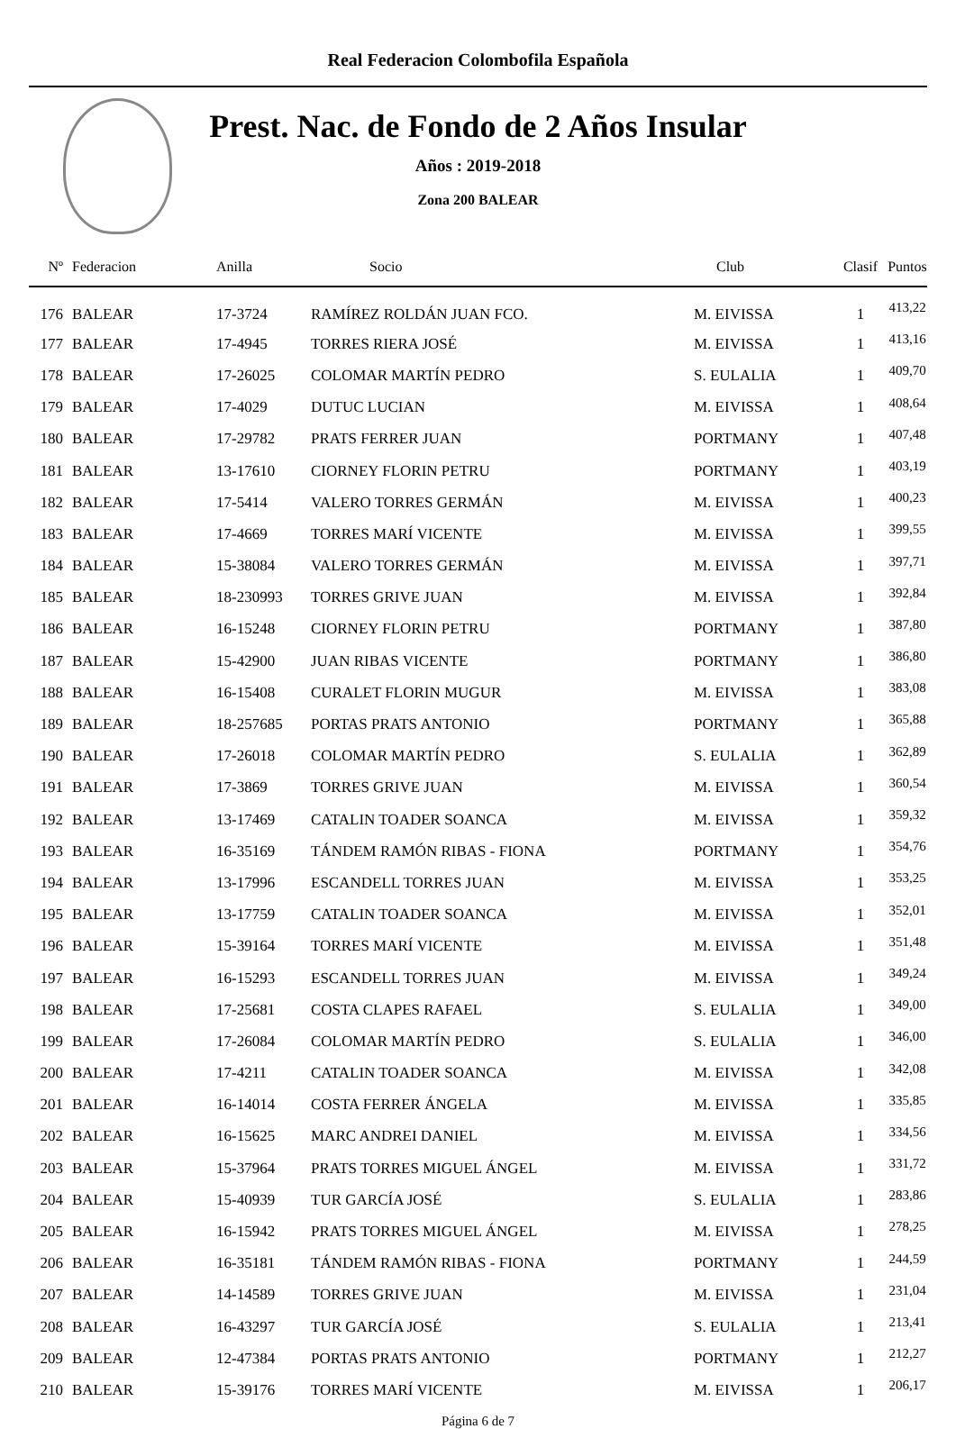Real Federacion Colombofila Española
Prest. Nac. de Fondo de 2 Años Insular
Años : 2019-2018
Zona 200 BALEAR
| Nº | Federacion | Anilla | Socio | Club | Clasif | Puntos |
| --- | --- | --- | --- | --- | --- | --- |
| 176 | BALEAR | 17-3724 | RAMÍREZ ROLDÁN JUAN FCO. | M. EIVISSA | 1 | 413,22 |
| 177 | BALEAR | 17-4945 | TORRES RIERA JOSÉ | M. EIVISSA | 1 | 413,16 |
| 178 | BALEAR | 17-26025 | COLOMAR MARTÍN PEDRO | S. EULALIA | 1 | 409,70 |
| 179 | BALEAR | 17-4029 | DUTUC LUCIAN | M. EIVISSA | 1 | 408,64 |
| 180 | BALEAR | 17-29782 | PRATS FERRER JUAN | PORTMANY | 1 | 407,48 |
| 181 | BALEAR | 13-17610 | CIORNEY FLORIN PETRU | PORTMANY | 1 | 403,19 |
| 182 | BALEAR | 17-5414 | VALERO TORRES GERMÁN | M. EIVISSA | 1 | 400,23 |
| 183 | BALEAR | 17-4669 | TORRES MARÍ VICENTE | M. EIVISSA | 1 | 399,55 |
| 184 | BALEAR | 15-38084 | VALERO TORRES GERMÁN | M. EIVISSA | 1 | 397,71 |
| 185 | BALEAR | 18-230993 | TORRES GRIVE JUAN | M. EIVISSA | 1 | 392,84 |
| 186 | BALEAR | 16-15248 | CIORNEY FLORIN PETRU | PORTMANY | 1 | 387,80 |
| 187 | BALEAR | 15-42900 | JUAN RIBAS VICENTE | PORTMANY | 1 | 386,80 |
| 188 | BALEAR | 16-15408 | CURALET FLORIN MUGUR | M. EIVISSA | 1 | 383,08 |
| 189 | BALEAR | 18-257685 | PORTAS PRATS ANTONIO | PORTMANY | 1 | 365,88 |
| 190 | BALEAR | 17-26018 | COLOMAR MARTÍN PEDRO | S. EULALIA | 1 | 362,89 |
| 191 | BALEAR | 17-3869 | TORRES GRIVE JUAN | M. EIVISSA | 1 | 360,54 |
| 192 | BALEAR | 13-17469 | CATALIN TOADER SOANCA | M. EIVISSA | 1 | 359,32 |
| 193 | BALEAR | 16-35169 | TÁNDEM RAMÓN RIBAS - FIONA | PORTMANY | 1 | 354,76 |
| 194 | BALEAR | 13-17996 | ESCANDELL TORRES JUAN | M. EIVISSA | 1 | 353,25 |
| 195 | BALEAR | 13-17759 | CATALIN TOADER SOANCA | M. EIVISSA | 1 | 352,01 |
| 196 | BALEAR | 15-39164 | TORRES MARÍ VICENTE | M. EIVISSA | 1 | 351,48 |
| 197 | BALEAR | 16-15293 | ESCANDELL TORRES JUAN | M. EIVISSA | 1 | 349,24 |
| 198 | BALEAR | 17-25681 | COSTA CLAPES RAFAEL | S. EULALIA | 1 | 349,00 |
| 199 | BALEAR | 17-26084 | COLOMAR MARTÍN PEDRO | S. EULALIA | 1 | 346,00 |
| 200 | BALEAR | 17-4211 | CATALIN TOADER SOANCA | M. EIVISSA | 1 | 342,08 |
| 201 | BALEAR | 16-14014 | COSTA FERRER ÁNGELA | M. EIVISSA | 1 | 335,85 |
| 202 | BALEAR | 16-15625 | MARC ANDREI DANIEL | M. EIVISSA | 1 | 334,56 |
| 203 | BALEAR | 15-37964 | PRATS TORRES MIGUEL ÁNGEL | M. EIVISSA | 1 | 331,72 |
| 204 | BALEAR | 15-40939 | TUR GARCÍA JOSÉ | S. EULALIA | 1 | 283,86 |
| 205 | BALEAR | 16-15942 | PRATS TORRES MIGUEL ÁNGEL | M. EIVISSA | 1 | 278,25 |
| 206 | BALEAR | 16-35181 | TÁNDEM RAMÓN RIBAS - FIONA | PORTMANY | 1 | 244,59 |
| 207 | BALEAR | 14-14589 | TORRES GRIVE JUAN | M. EIVISSA | 1 | 231,04 |
| 208 | BALEAR | 16-43297 | TUR GARCÍA JOSÉ | S. EULALIA | 1 | 213,41 |
| 209 | BALEAR | 12-47384 | PORTAS PRATS ANTONIO | PORTMANY | 1 | 212,27 |
| 210 | BALEAR | 15-39176 | TORRES MARÍ VICENTE | M. EIVISSA | 1 | 206,17 |
Página 6 de 7